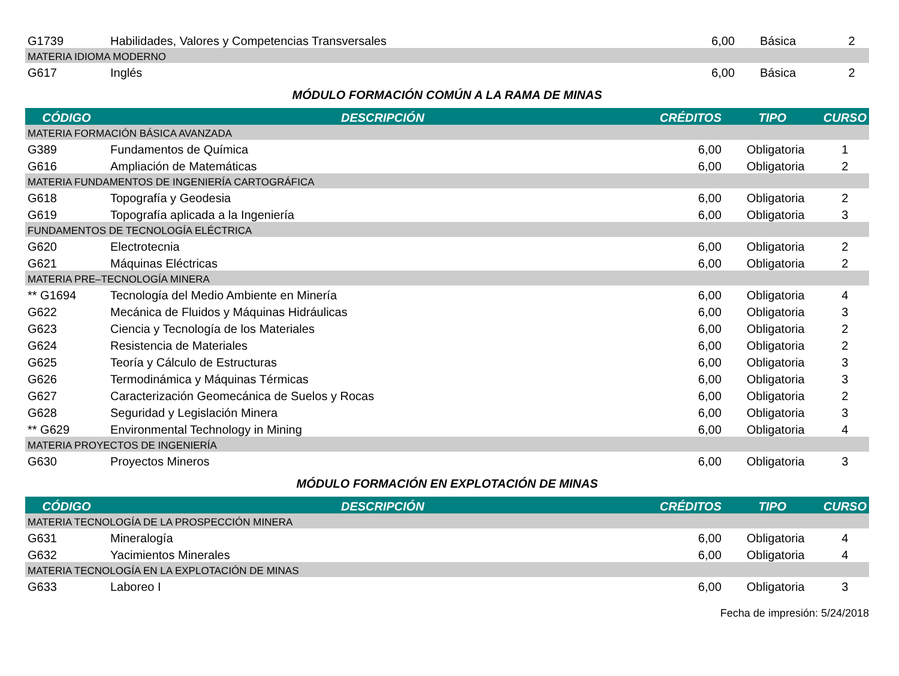| G1739 | Habilidades, Valores y Competencias Transversales | 6,00 | Básica | 2 |
| MATERIA IDIOMA MODERNO | | | | |
| G617 | Inglés | 6,00 | Básica | 2 |
MÓDULO FORMACIÓN COMÚN A LA RAMA DE MINAS
| CÓDIGO | DESCRIPCIÓN | CRÉDITOS | TIPO | CURSO |
| --- | --- | --- | --- | --- |
| MATERIA FORMACIÓN BÁSICA AVANZADA | | | | |
| G389 | Fundamentos de Química | 6,00 | Obligatoria | 1 |
| G616 | Ampliación de Matemáticas | 6,00 | Obligatoria | 2 |
| MATERIA FUNDAMENTOS DE INGENIERÍA CARTOGRÁFICA | | | | |
| G618 | Topografía y Geodesia | 6,00 | Obligatoria | 2 |
| G619 | Topografía aplicada a la Ingeniería | 6,00 | Obligatoria | 3 |
| FUNDAMENTOS DE TECNOLOGÍA ELÉCTRICA | | | | |
| G620 | Electrotecnia | 6,00 | Obligatoria | 2 |
| G621 | Máquinas Eléctricas | 6,00 | Obligatoria | 2 |
| MATERIA PRE–TECNOLOGÍA MINERA | | | | |
| ** G1694 | Tecnología del Medio Ambiente en Minería | 6,00 | Obligatoria | 4 |
| G622 | Mecánica de Fluidos y Máquinas Hidráulicas | 6,00 | Obligatoria | 3 |
| G623 | Ciencia y Tecnología de los Materiales | 6,00 | Obligatoria | 2 |
| G624 | Resistencia de Materiales | 6,00 | Obligatoria | 2 |
| G625 | Teoría y Cálculo de Estructuras | 6,00 | Obligatoria | 3 |
| G626 | Termodinámica y Máquinas Térmicas | 6,00 | Obligatoria | 3 |
| G627 | Caracterización Geomecánica de Suelos y Rocas | 6,00 | Obligatoria | 2 |
| G628 | Seguridad y Legislación Minera | 6,00 | Obligatoria | 3 |
| ** G629 | Environmental Technology in Mining | 6,00 | Obligatoria | 4 |
| MATERIA PROYECTOS DE INGENIERÍA | | | | |
| G630 | Proyectos Mineros | 6,00 | Obligatoria | 3 |
MÓDULO FORMACIÓN EN EXPLOTACIÓN DE MINAS
| CÓDIGO | DESCRIPCIÓN | CRÉDITOS | TIPO | CURSO |
| --- | --- | --- | --- | --- |
| MATERIA TECNOLOGÍA DE LA PROSPECCIÓN MINERA | | | | |
| G631 | Mineralogía | 6,00 | Obligatoria | 4 |
| G632 | Yacimientos Minerales | 6,00 | Obligatoria | 4 |
| MATERIA TECNOLOGÍA EN LA EXPLOTACIÓN DE MINAS | | | | |
| G633 | Laboreo I | 6,00 | Obligatoria | 3 |
Fecha de impresión: 5/24/2018